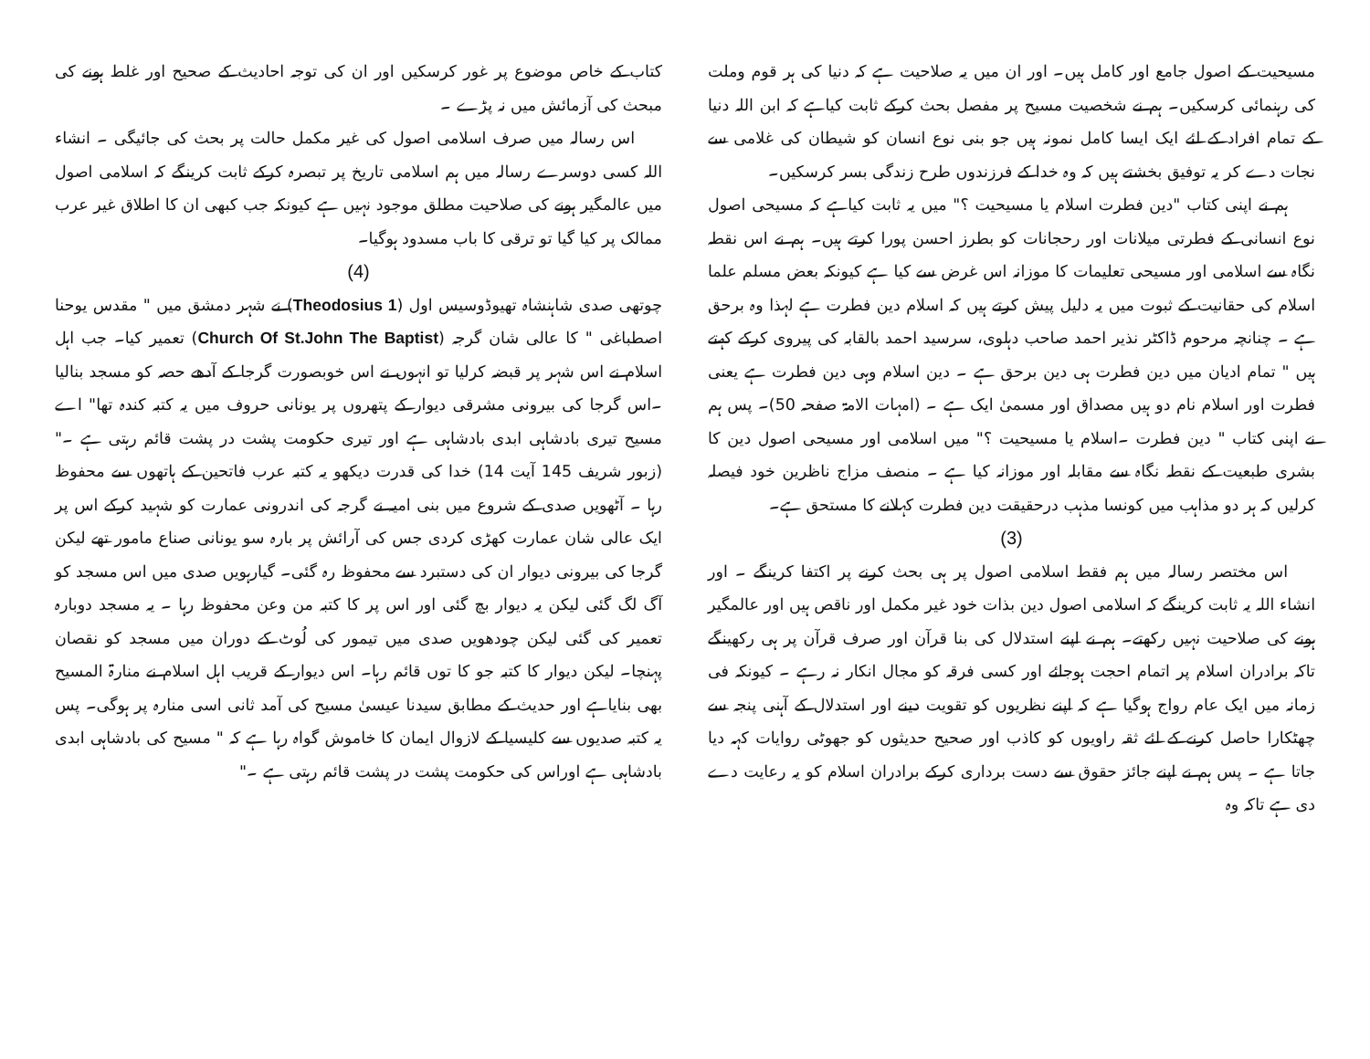مسیحیت کے اصول جامع اور کامل ہیں۔ اور ان میں یہ صلاحیت ہے کہ دنیا کی ہر قوم وملت کی رہنمائی کرسکیں۔ ہم نے شخصیت مسیح پر مفصل بحث کرکے ثابت کیاہے کہ ابن اللہ دنیا کے تمام افراد کے لئے ایک ایسا کامل نمونہ ہیں جو بنی نوع انسان کو شیطان کی غلامی سے نجات دے کر یہ توفیق بخشتے ہیں کہ وہ خدا کے فرزندوں طرح زندگی بسر کرسکیں۔
ہم نے اپنی کتاب "دین فطرت اسلام یا مسیحیت ؟" میں یہ ثابت کیاہے کہ مسیحی اصول نوع انسانی کے فطرتی میلانات اور رحجانات کو بطرز احسن پورا کرتے ہیں۔ ہم نے اس نقطہ نگاہ سے اسلامی اور مسیحی تعلیمات کا موزانہ اس غرض سے کیا ہے کیونکہ بعض مسلم علما اسلام کی حقانیت کے ثبوت میں یہ دلیل پیش کرتے ہیں کہ اسلام دین فطرت ہے لہذا وہ برحق ہے ۔ چنانچہ مرحوم ڈاکٹر نذیر احمد صاحب دہلوی، سرسید احمد بالقابہ کی پیروی کرکے کہتے ہیں " تمام ادیان میں دین فطرت ہی دین برحق ہے ۔ دین اسلام وہی دین فطرت ہے یعنی فطرت اور اسلام نام دو ہیں مصداق اور مسمیٰ ایک ہے ۔ (امہات الامۃ صفحہ 50)۔ پس ہم نے اپنی کتاب " دین فطرت ۔اسلام یا مسیحیت ؟" میں اسلامی اور مسیحی اصول دین کا بشری طبعیت کے نقطہ نگاہ سے مقابلہ اور موزانہ کیا ہے ۔ منصف مزاج ناظرین خود فیصلہ کرلیں کہ ہر دو مذاہب میں کونسا مذہب درحقیقت دین فطرت کہلانے کا مستحق ہے۔
(3)
اس مختصر رسالہ میں ہم فقط اسلامی اصول پر ہی بحث کرنے پر اکتفا کرینگے ۔ اور انشاء اللہ یہ ثابت کرینگے کہ اسلامی اصول دین بذات خود غیر مکمل اور ناقص ہیں اور عالمگیر ہونے کی صلاحیت نہیں رکھتے۔ ہم نے اپنے استدلال کی بنا قرآن اور صرف قرآن پر ہی رکھینگے تاکہ برادران اسلام پر اتمام احجت ہوجائے اور کسی فرقہ کو مجال انکار نہ رہے ۔ کیونکہ فی زمانہ میں ایک عام رواج ہوگیا ہے کہ اپنے نظریوں کو تقویت دینے اور استدلال کے آہنی پنجہ سے چھٹکارا حاصل کرنے کے لئے ثقہ راویوں کو کاذب اور صحیح حدیثوں کو جھوٹی روایات کہہ دیا جاتا ہے ۔ پس ہم نے اپنے جائز حقوق سے دست برداری کرکے برادران اسلام کو یہ رعایت دے دی ہے تاکہ وہ
کتاب کے خاص موضوع پر غور کرسکیں اور ان کی توجہ احادیث کے صحیح اور غلط ہونے کی مبحث کی آزمائش میں نہ پڑے ۔
اس رسالہ میں صرف اسلامی اصول کی غیر مکمل حالت پر بحث کی جائیگی ۔ انشاء اللہ کسی دوسرے رسالہ میں ہم اسلامی تاریخ پر تبصرہ کرکے ثابت کرینگے کہ اسلامی اصول میں عالمگیر ہونے کی صلاحیت مطلق موجود نہیں ہے کیونکہ جب کبھی ان کا اطلاق غیر عرب ممالک پر کیا گیا تو ترقی کا باب مسدود ہوگیا۔
(4)
چوتھی صدی شاہنشاہ تھیوڈوسیس اول (Theodosius 1) نے شہر دمشق میں " مقدس یوحنا اصطباغی " کا عالی شان گرجہ (Church Of St.John The Baptist) تعمیر کیا۔ جب اہل اسلام نے اس شہر پر قبضہ کرلیا تو انہوں نے اس خوبصورت گرجا کے آدھے حصہ کو مسجد بنالیا ۔اس گرجا کی بیرونی مشرقی دیوار کے پتھروں پر یونانی حروف میں یہ کتبہ کندہ تھا" اے مسیح تیری بادشاہی ابدی بادشاہی ہے اور تیری حکومت پشت در پشت قائم رہتی ہے ۔"(زبور شریف 145 آیت 14) خدا کی قدرت دیکھو یہ کتبہ عرب فاتحین کے ہاتھوں سے محفوظ رہا ۔ آٹھویں صدی کے شروع میں بنی امیہ نے گرجہ کی اندرونی عمارت کو شہید کرکے اس پر ایک عالی شان عمارت کھڑی کردی جس کی آرائش پر بارہ سو یونانی صناع مامور تھے لیکن گرجا کی بیرونی دیوار ان کی دستبرد سے محفوظ رہ گئی۔ گیارہویں صدی میں اس مسجد کو آگ لگ گئی لیکن یہ دیوار بچ گئی اور اس پر کا کتبہ من وعن محفوظ رہا ۔ یہ مسجد دوبارہ تعمیر کی گئی لیکن چودھویں صدی میں تیمور کی لُوٹ کے دوران میں مسجد کو نقصان پہنچا۔ لیکن دیوار کا کتبہ جو کا توں قائم رہا۔ اس دیوار کے قریب اہل اسلام نے منارۃ المسیح بھی بنایاہے اور حدیث کے مطابق سیدنا عیسیٰ مسیح کی آمد ثانی اسی منارہ پر ہوگی۔ پس یہ کتبہ صدیوں سے کلیسیا کے لازوال ایمان کا خاموش گواہ رہا ہے کہ " مسیح کی بادشاہی ابدی بادشاہی ہے اوراس کی حکومت پشت در پشت قائم رہتی ہے ۔"